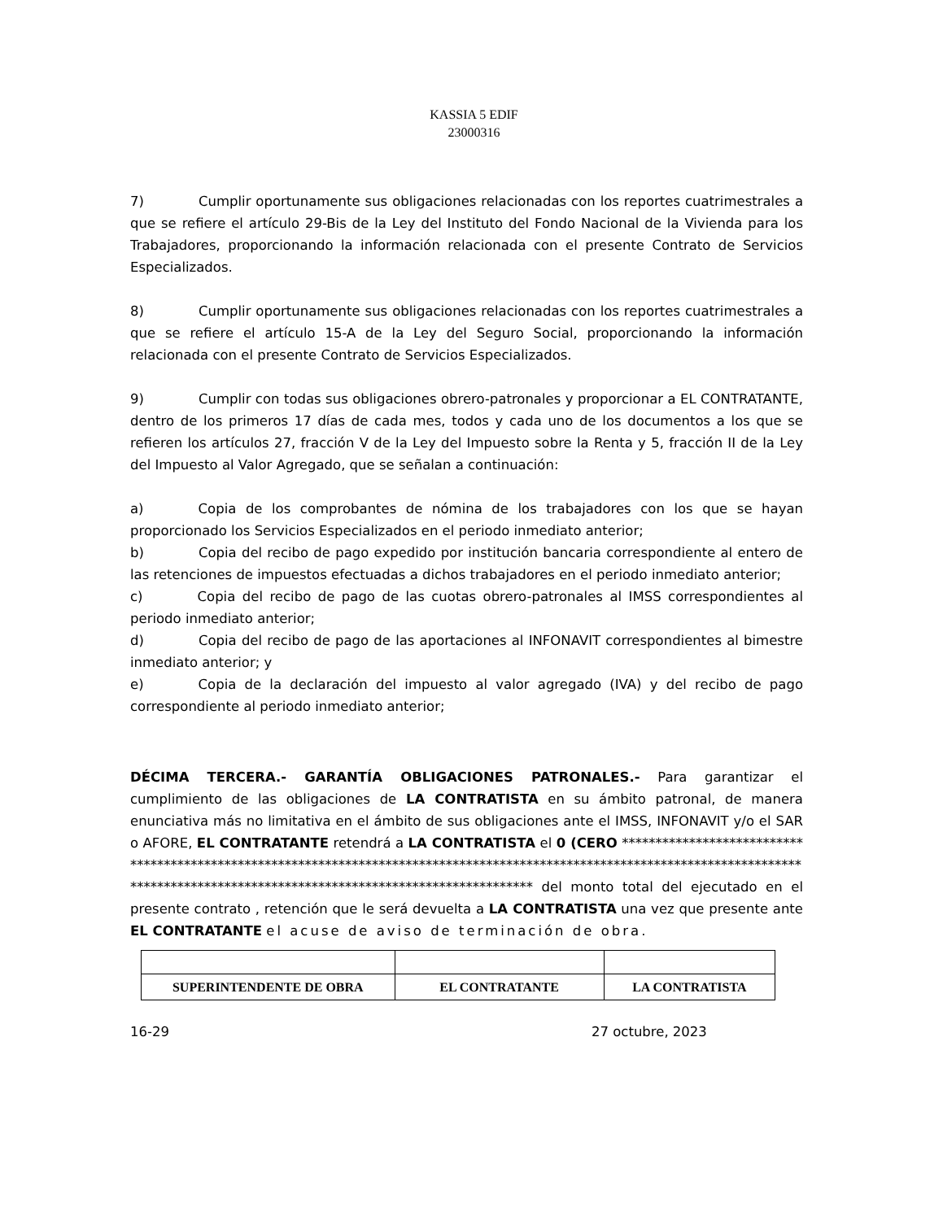KASSIA 5 EDIF
23000316
7) Cumplir oportunamente sus obligaciones relacionadas con los reportes cuatrimestrales a que se refiere el artículo 29-Bis de la Ley del Instituto del Fondo Nacional de la Vivienda para los Trabajadores, proporcionando la información relacionada con el presente Contrato de Servicios Especializados.
8) Cumplir oportunamente sus obligaciones relacionadas con los reportes cuatrimestrales a que se refiere el artículo 15-A de la Ley del Seguro Social, proporcionando la información relacionada con el presente Contrato de Servicios Especializados.
9) Cumplir con todas sus obligaciones obrero-patronales y proporcionar a EL CONTRATANTE, dentro de los primeros 17 días de cada mes, todos y cada uno de los documentos a los que se refieren los artículos 27, fracción V de la Ley del Impuesto sobre la Renta y 5, fracción II de la Ley del Impuesto al Valor Agregado, que se señalan a continuación:
a) Copia de los comprobantes de nómina de los trabajadores con los que se hayan proporcionado los Servicios Especializados en el periodo inmediato anterior;
b) Copia del recibo de pago expedido por institución bancaria correspondiente al entero de las retenciones de impuestos efectuadas a dichos trabajadores en el periodo inmediato anterior;
c) Copia del recibo de pago de las cuotas obrero-patronales al IMSS correspondientes al periodo inmediato anterior;
d) Copia del recibo de pago de las aportaciones al INFONAVIT correspondientes al bimestre inmediato anterior; y
e) Copia de la declaración del impuesto al valor agregado (IVA) y del recibo de pago correspondiente al periodo inmediato anterior;
DÉCIMA TERCERA.- GARANTÍA OBLIGACIONES PATRONALES.- Para garantizar el cumplimiento de las obligaciones de LA CONTRATISTA en su ámbito patronal, de manera enunciativa más no limitativa en el ámbito de sus obligaciones ante el IMSS, INFONAVIT y/o el SAR o AFORE, EL CONTRATANTE retendrá a LA CONTRATISTA el 0 (CERO ******************************************************************************************************************************************************************************************* del monto total del ejecutado en el presente contrato , retención que le será devuelta a LA CONTRATISTA una vez que presente ante EL CONTRATANTE el acuse de aviso de terminación de obra.
| SUPERINTENDENTE DE OBRA | EL CONTRATANTE | LA CONTRATISTA |
16-29 27 octubre, 2023